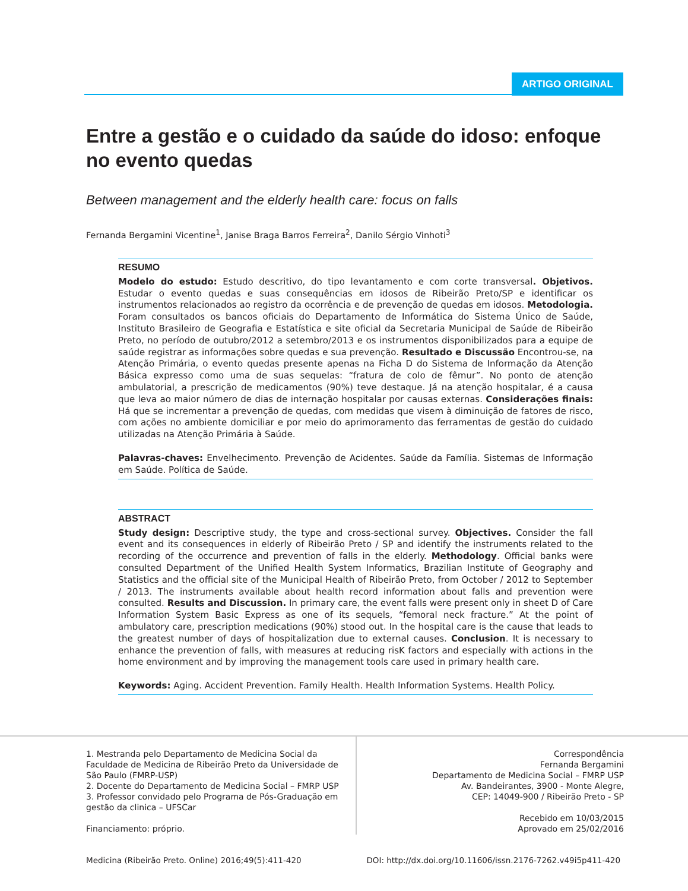ARTIGO ORIGINAL
Entre a gestão e o cuidado da saúde do idoso: enfoque no evento quedas
Between management and the elderly health care: focus on falls
Fernanda Bergamini Vicentine<sup>1</sup>, Janise Braga Barros Ferreira<sup>2</sup>, Danilo Sérgio Vinhoti<sup>3</sup>
RESUMO
Modelo do estudo: Estudo descritivo, do tipo levantamento e com corte transversal. Objetivos. Estudar o evento quedas e suas consequências em idosos de Ribeirão Preto/SP e identificar os instrumentos relacionados ao registro da ocorrência e de prevenção de quedas em idosos. Metodologia. Foram consultados os bancos oficiais do Departamento de Informática do Sistema Único de Saúde, Instituto Brasileiro de Geografia e Estatística e site oficial da Secretaria Municipal de Saúde de Ribeirão Preto, no período de outubro/2012 a setembro/2013 e os instrumentos disponibilizados para a equipe de saúde registrar as informações sobre quedas e sua prevenção. Resultado e Discussão Encontrou-se, na Atenção Primária, o evento quedas presente apenas na Ficha D do Sistema de Informação da Atenção Básica expresso como uma de suas sequelas: “fratura de colo de fêmur”. No ponto de atenção ambulatorial, a prescrição de medicamentos (90%) teve destaque. Já na atenção hospitalar, é a causa que leva ao maior número de dias de internação hospitalar por causas externas. Considerações finais: Há que se incrementar a prevenção de quedas, com medidas que visem à diminuição de fatores de risco, com ações no ambiente domiciliar e por meio do aprimoramento das ferramentas de gestão do cuidado utilizadas na Atenção Primária à Saúde.
Palavras-chaves: Envelhecimento. Prevenção de Acidentes. Saúde da Família. Sistemas de Informação em Saúde. Política de Saúde.
ABSTRACT
Study design: Descriptive study, the type and cross-sectional survey. Objectives. Consider the fall event and its consequences in elderly of Ribeirão Preto / SP and identify the instruments related to the recording of the occurrence and prevention of falls in the elderly. Methodology. Official banks were consulted Department of the Unified Health System Informatics, Brazilian Institute of Geography and Statistics and the official site of the Municipal Health of Ribeirão Preto, from October / 2012 to September / 2013. The instruments available about health record information about falls and prevention were consulted. Results and Discussion. In primary care, the event falls were present only in sheet D of Care Information System Basic Express as one of its sequels, “femoral neck fracture.” At the point of ambulatory care, prescription medications (90%) stood out. In the hospital care is the cause that leads to the greatest number of days of hospitalization due to external causes. Conclusion. It is necessary to enhance the prevention of falls, with measures at reducing risK factors and especially with actions in the home environment and by improving the management tools care used in primary health care.
Keywords: Aging. Accident Prevention. Family Health. Health Information Systems. Health Policy.
1. Mestranda pelo Departamento de Medicina Social da Faculdade de Medicina de Ribeirão Preto da Universidade de São Paulo (FMRP-USP)
2. Docente do Departamento de Medicina Social – FMRP USP
3. Professor convidado pelo Programa de Pós-Graduação em gestão da clinica – UFSCar
Financiamento: próprio.
Correspondência
Fernanda Bergamini
Departamento de Medicina Social – FMRP USP
Av. Bandeirantes, 3900 - Monte Alegre,
CEP: 14049-900 / Ribeirão Preto - SP
Recebido em 10/03/2015
Aprovado em 25/02/2016
Medicina (Ribeirão Preto. Online) 2016;49(5):411-420 DOI: http://dx.doi.org/10.11606/issn.2176-7262.v49i5p411-420